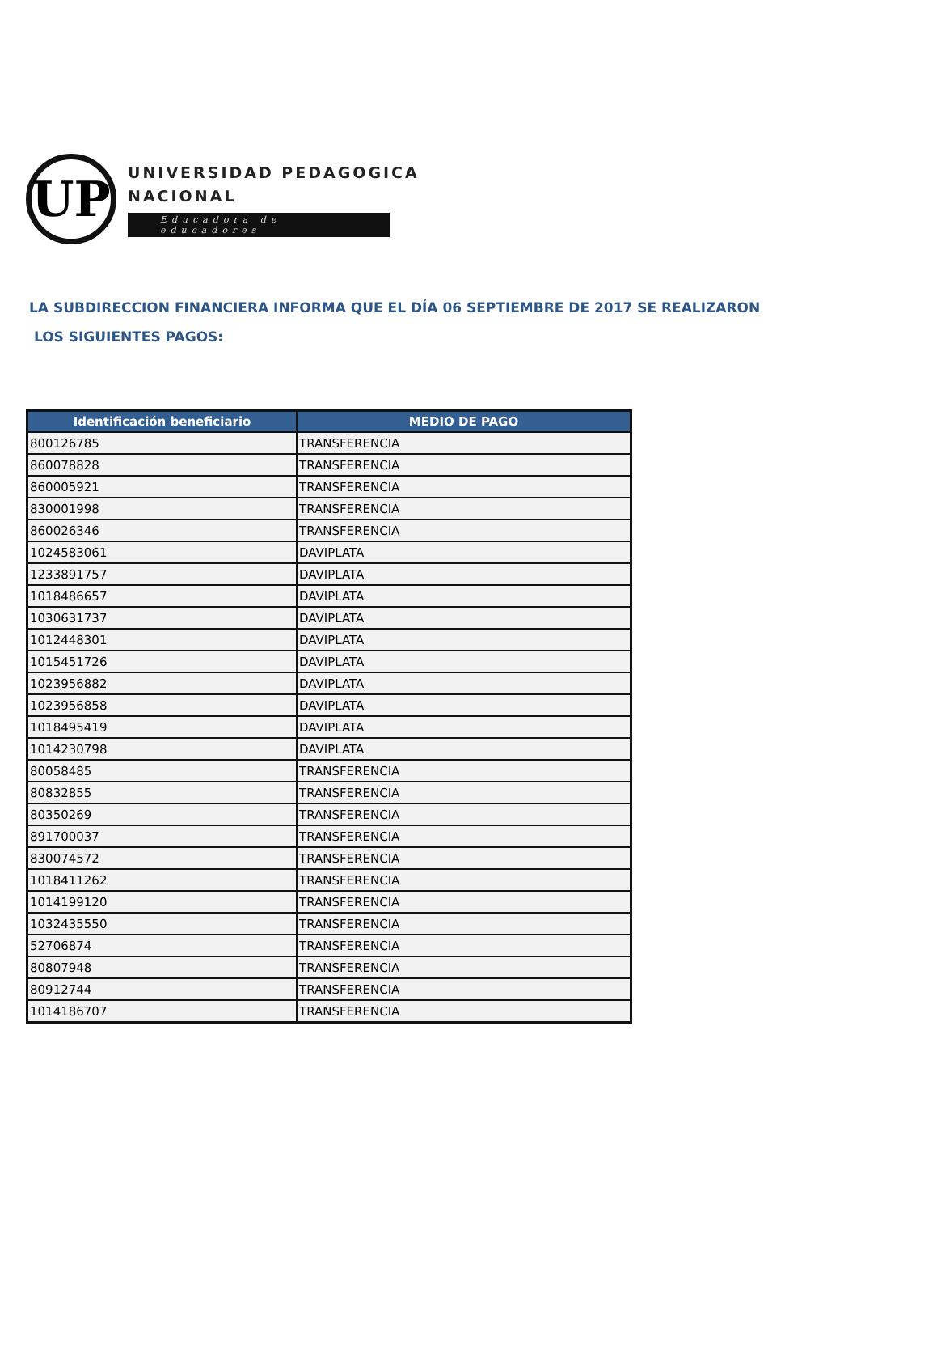UP
UNIVERSIDAD PEDAGOGICA
NACIONAL
Educadora de educadores
LA SUBDIRECCION FINANCIERA INFORMA QUE EL DÍA 06 SEPTIEMBRE DE 2017 SE REALIZARON
LOS SIGUIENTES PAGOS:
| Identificación beneficiario | MEDIO DE PAGO |
| --- | --- |
| 800126785 | TRANSFERENCIA |
| 860078828 | TRANSFERENCIA |
| 860005921 | TRANSFERENCIA |
| 830001998 | TRANSFERENCIA |
| 860026346 | TRANSFERENCIA |
| 1024583061 | DAVIPLATA |
| 1233891757 | DAVIPLATA |
| 1018486657 | DAVIPLATA |
| 1030631737 | DAVIPLATA |
| 1012448301 | DAVIPLATA |
| 1015451726 | DAVIPLATA |
| 1023956882 | DAVIPLATA |
| 1023956858 | DAVIPLATA |
| 1018495419 | DAVIPLATA |
| 1014230798 | DAVIPLATA |
| 80058485 | TRANSFERENCIA |
| 80832855 | TRANSFERENCIA |
| 80350269 | TRANSFERENCIA |
| 891700037 | TRANSFERENCIA |
| 830074572 | TRANSFERENCIA |
| 1018411262 | TRANSFERENCIA |
| 1014199120 | TRANSFERENCIA |
| 1032435550 | TRANSFERENCIA |
| 52706874 | TRANSFERENCIA |
| 80807948 | TRANSFERENCIA |
| 80912744 | TRANSFERENCIA |
| 1014186707 | TRANSFERENCIA |